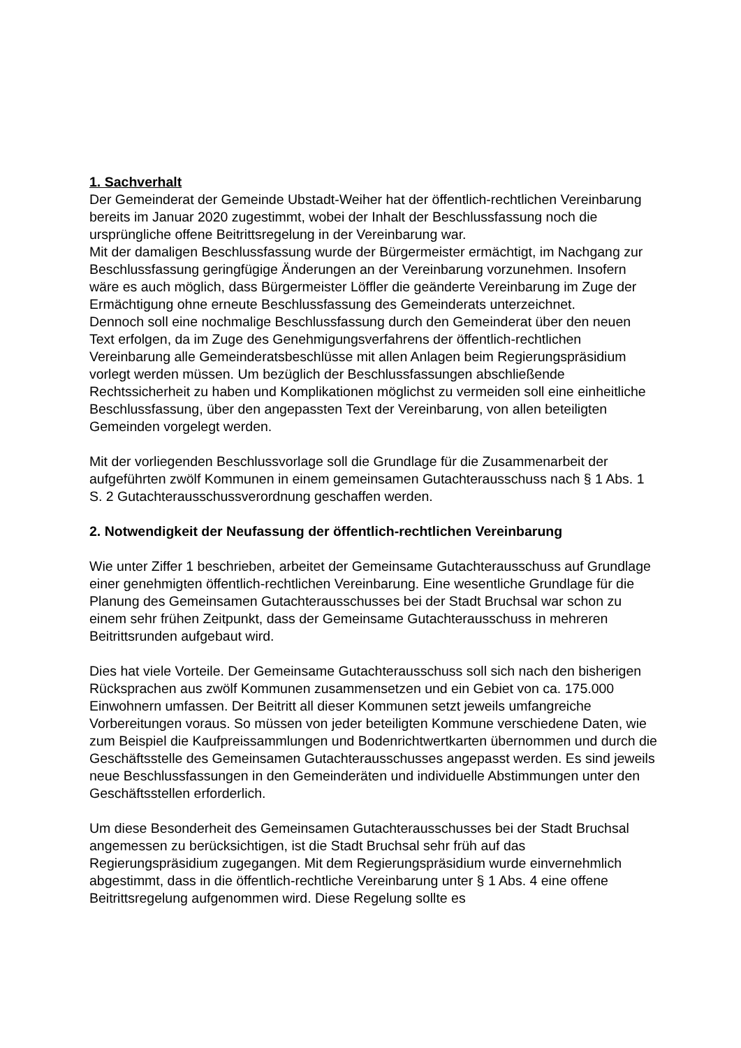1. Sachverhalt
Der Gemeinderat der Gemeinde Ubstadt-Weiher hat der öffentlich-rechtlichen Vereinbarung bereits im Januar 2020 zugestimmt, wobei der Inhalt der Beschlussfassung noch die ursprüngliche offene Beitrittsregelung in der Vereinbarung war.
Mit der damaligen Beschlussfassung wurde der Bürgermeister ermächtigt, im Nachgang zur Beschlussfassung geringfügige Änderungen an der Vereinbarung vorzunehmen. Insofern wäre es auch möglich, dass Bürgermeister Löffler die geänderte Vereinbarung im Zuge der Ermächtigung ohne erneute Beschlussfassung des Gemeinderats unterzeichnet.
Dennoch soll eine nochmalige Beschlussfassung durch den Gemeinderat über den neuen Text erfolgen, da im Zuge des Genehmigungsverfahrens der öffentlich-rechtlichen Vereinbarung alle Gemeinderatsbeschlüsse mit allen Anlagen beim Regierungspräsidium vorlegt werden müssen. Um bezüglich der Beschlussfassungen abschließende Rechtssicherheit zu haben und Komplikationen möglichst zu vermeiden soll eine einheitliche Beschlussfassung, über den angepassten Text der Vereinbarung, von allen beteiligten Gemeinden vorgelegt werden.
Mit der vorliegenden Beschlussvorlage soll die Grundlage für die Zusammenarbeit der aufgeführten zwölf Kommunen in einem gemeinsamen Gutachterausschuss nach § 1 Abs. 1 S. 2 Gutachterausschussverordnung geschaffen werden.
2. Notwendigkeit der Neufassung der öffentlich-rechtlichen Vereinbarung
Wie unter Ziffer 1 beschrieben, arbeitet der Gemeinsame Gutachterausschuss auf Grundlage einer genehmigten öffentlich-rechtlichen Vereinbarung. Eine wesentliche Grundlage für die Planung des Gemeinsamen Gutachterausschusses bei der Stadt Bruchsal war schon zu einem sehr frühen Zeitpunkt, dass der Gemeinsame Gutachterausschuss in mehreren Beitrittsrunden aufgebaut wird.
Dies hat viele Vorteile. Der Gemeinsame Gutachterausschuss soll sich nach den bisherigen Rücksprachen aus zwölf Kommunen zusammensetzen und ein Gebiet von ca. 175.000 Einwohnern umfassen. Der Beitritt all dieser Kommunen setzt jeweils umfangreiche Vorbereitungen voraus. So müssen von jeder beteiligten Kommune verschiedene Daten, wie zum Beispiel die Kaufpreissammlungen und Bodenrichtwertkarten übernommen und durch die Geschäftsstelle des Gemeinsamen Gutachterausschusses angepasst werden. Es sind jeweils neue Beschlussfassungen in den Gemeinderäten und individuelle Abstimmungen unter den Geschäftsstellen erforderlich.
Um diese Besonderheit des Gemeinsamen Gutachterausschusses bei der Stadt Bruchsal angemessen zu berücksichtigen, ist die Stadt Bruchsal sehr früh auf das Regierungspräsidium zugegangen. Mit dem Regierungspräsidium wurde einvernehmlich abgestimmt, dass in die öffentlich-rechtliche Vereinbarung unter § 1 Abs. 4 eine offene Beitrittsregelung aufgenommen wird. Diese Regelung sollte es